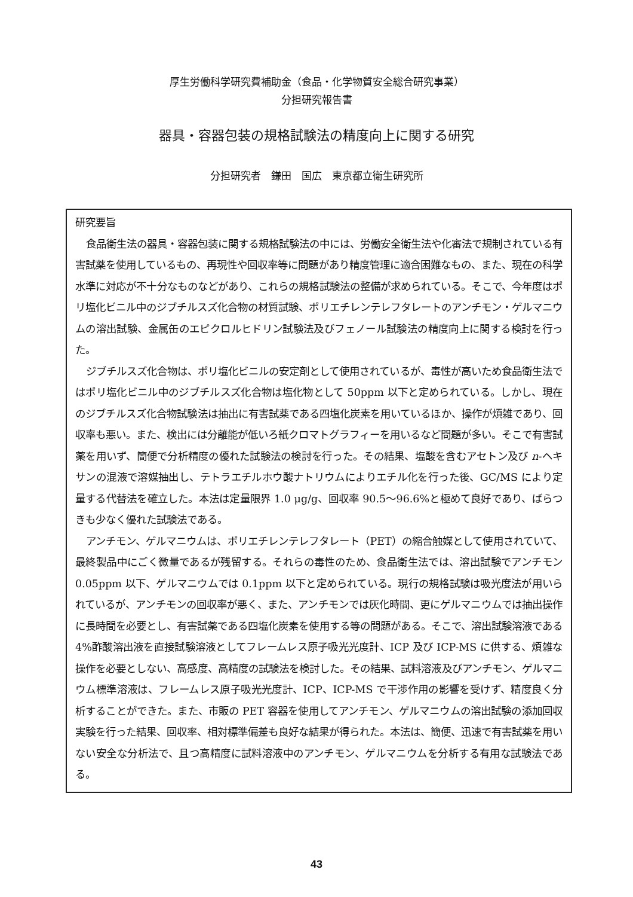厚生労働科学研究費補助金（食品・化学物質安全総合研究事業）
分担研究報告書
器具・容器包装の規格試験法の精度向上に関する研究
分担研究者　鎌田　国広　東京都立衛生研究所
研究要旨
食品衛生法の器具・容器包装に関する規格試験法の中には、労働安全衛生法や化審法で規制されている有害試薬を使用しているもの、再現性や回収率等に問題があり精度管理に適合困難なもの、また、現在の科学水準に対応が不十分なものなどがあり、これらの規格試験法の整備が求められている。そこで、今年度はポリ塩化ビニル中のジブチルスズ化合物の材質試験、ポリエチレンテレフタレートのアンチモン・ゲルマニウムの溶出試験、金属缶のエピクロルヒドリン試験法及びフェノール試験法の精度向上に関する検討を行った。
ジブチルスズ化合物は、ポリ塩化ビニルの安定剤として使用されているが、毒性が高いため食品衛生法ではポリ塩化ビニル中のジブチルスズ化合物は塩化物として 50ppm 以下と定められている。しかし、現在のジブチルスズ化合物試験法は抽出に有害試薬である四塩化炭素を用いているほか、操作が煩雑であり、回収率も悪い。また、検出には分離能が低いろ紙クロマトグラフィーを用いるなど問題が多い。そこで有害試薬を用いず、簡便で分析精度の優れた試験法の検討を行った。その結果、塩酸を含むアセトン及び n-ヘキサンの混液で溶媒抽出し、テトラエチルホウ酸ナトリウムによりエチル化を行った後、GC/MS により定量する代替法を確立した。本法は定量限界 1.0 μg/g、回収率 90.5～96.6%と極めて良好であり、ばらつきも少なく優れた試験法である。
アンチモン、ゲルマニウムは、ポリエチレンテレフタレート（PET）の縮合触媒として使用されていて、最終製品中にごく微量であるが残留する。それらの毒性のため、食品衛生法では、溶出試験でアンチモン 0.05ppm 以下、ゲルマニウムでは 0.1ppm 以下と定められている。現行の規格試験は吸光度法が用いられているが、アンチモンの回収率が悪く、また、アンチモンでは灰化時間、更にゲルマニウムでは抽出操作に長時間を必要とし、有害試薬である四塩化炭素を使用する等の問題がある。そこで、溶出試験溶液である 4%酢酸溶出液を直接試験溶液としてフレームレス原子吸光光度計、ICP 及び ICP-MS に供する、煩雑な操作を必要としない、高感度、高精度の試験法を検討した。その結果、試料溶液及びアンチモン、ゲルマニウム標準溶液は、フレームレス原子吸光光度計、ICP、ICP-MS で干渉作用の影響を受けず、精度良く分析することができた。また、市販の PET 容器を使用してアンチモン、ゲルマニウムの溶出試験の添加回収実験を行った結果、回収率、相対標準偏差も良好な結果が得られた。本法は、簡便、迅速で有害試薬を用いない安全な分析法で、且つ高精度に試料溶液中のアンチモン、ゲルマニウムを分析する有用な試験法である。
43